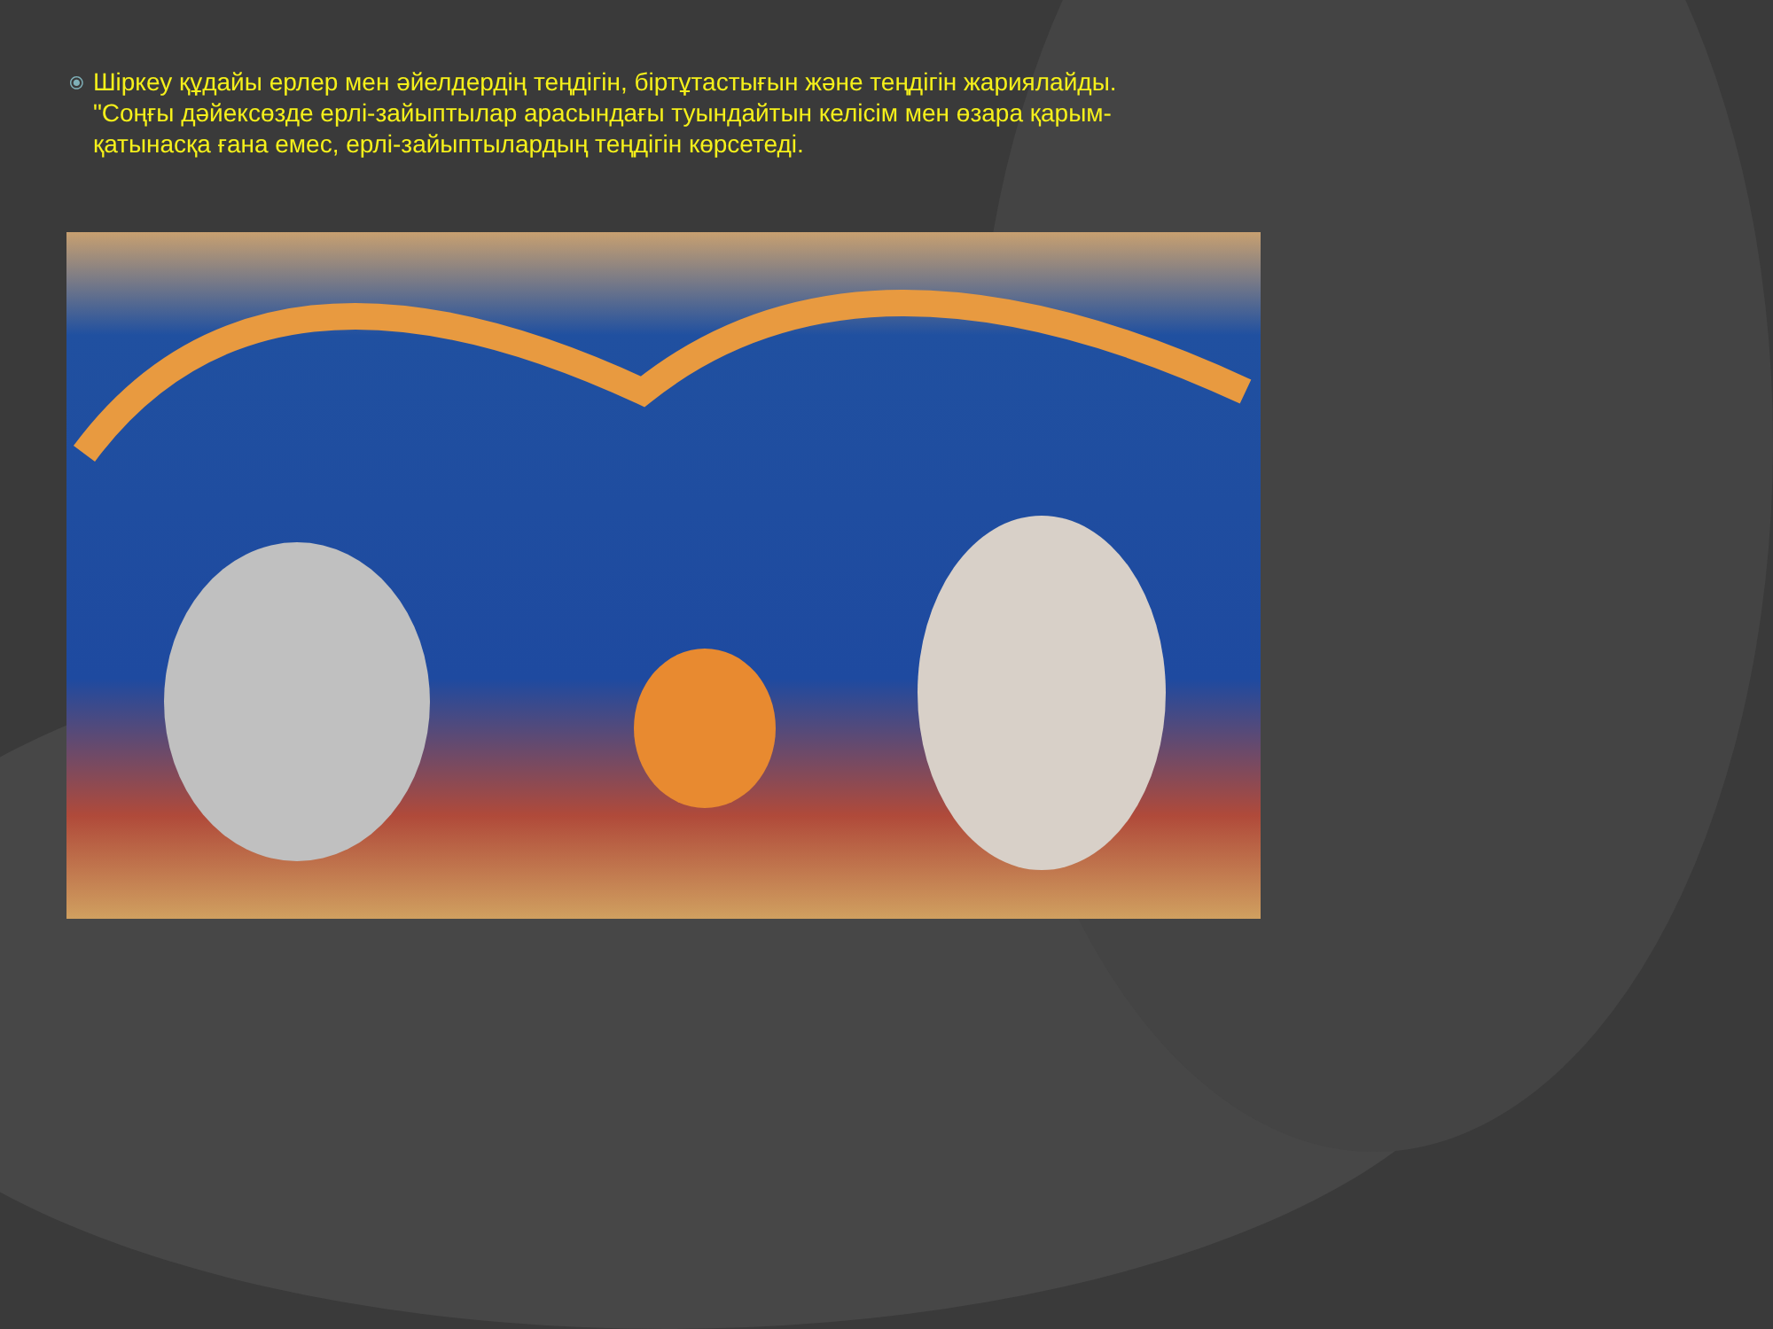⦿
Шіркеу құдайы ерлер мен әйелдердің теңдігін, біртұтастығын және теңдігін жариялайды. "Соңғы дәйексөзде ерлі-зайыптылар арасындағы туындайтын келісім мен өзара қарым-қатынасқа ғана емес, ерлі-зайыптылардың теңдігін көрсетеді.